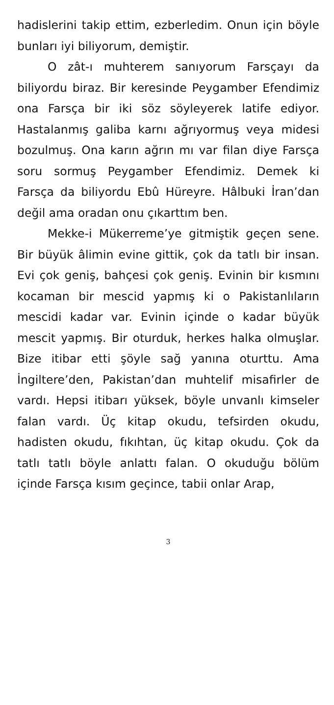hadislerini takip ettim, ezberledim. Onun için böyle bunları iyi biliyorum, demiştir.
O zât-ı muhterem sanıyorum Farsçayı da biliyordu biraz. Bir keresinde Peygamber Efendimiz ona Farsça bir iki söz söyleyerek latife ediyor. Hastalanmış galiba karnı ağrıyormuş veya midesi bozulmuş. Ona karın ağrın mı var filan diye Farsça soru sormuş Peygamber Efendimiz. Demek ki Farsça da biliyordu Ebû Hüreyre. Hâlbuki İran’dan değil ama oradan onu çıkarttım ben.
Mekke-i Mükerreme’ye gitmiştik geçen sene. Bir büyük âlimin evine gittik, çok da tatlı bir insan. Evi çok geniş, bahçesi çok geniş. Evinin bir kısmını kocaman bir mescid yapmış ki o Pakistanlıların mescidi kadar var. Evinin içinde o kadar büyük mescit yapmış. Bir oturduk, herkes halka olmuşlar. Bize itibar etti şöyle sağ yanına oturttu. Ama İngiltere’den, Pakistan’dan muhtelif misafirler de vardı. Hepsi itibarı yüksek, böyle unvanlı kimseler falan vardı. Üç kitap okudu, tefsirden okudu, hadisten okudu, fıkıhtan, üç kitap okudu. Çok da tatlı tatlı böyle anlattı falan. O okuduğu bölüm içinde Farsça kısım geçince, tabii onlar Arap,
3